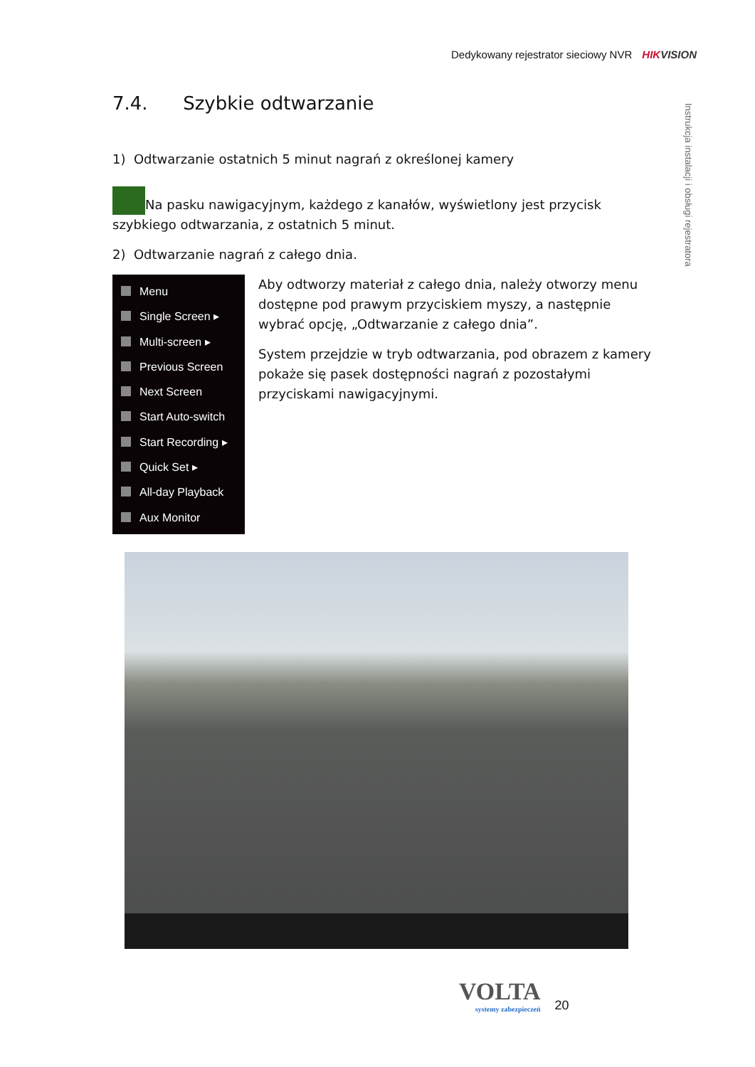Dedykowany rejestrator sieciowy NVR HIKVISION
Instrukcja instalacji i obsługi rejestratora
7.4. Szybkie odtwarzanie
1) Odtwarzanie ostatnich 5 minut nagrań z określonej kamery
Na pasku nawigacyjnym, każdego z kanałów, wyświetlony jest przycisk szybkiego odtwarzania, z ostatnich 5 minut.
2) Odtwarzanie nagrań z całego dnia.
Menu
Single Screen ▸
Multi-screen ▸
Previous Screen
Next Screen
Start Auto-switch
Start Recording ▸
Quick Set ▸
All-day Playback
Aux Monitor
Aby odtworzy materiał z całego dnia, należy otworzy menu dostępne pod prawym przyciskiem myszy, a następnie wybrać opcję, „Odtwarzanie z całego dnia”.
System przejdzie w tryb odtwarzania, pod obrazem z kamery pokaże się pasek dostępności nagrań z pozostałymi przyciskami nawigacyjnymi.
VOLTA
systemy zabezpieczeń
20